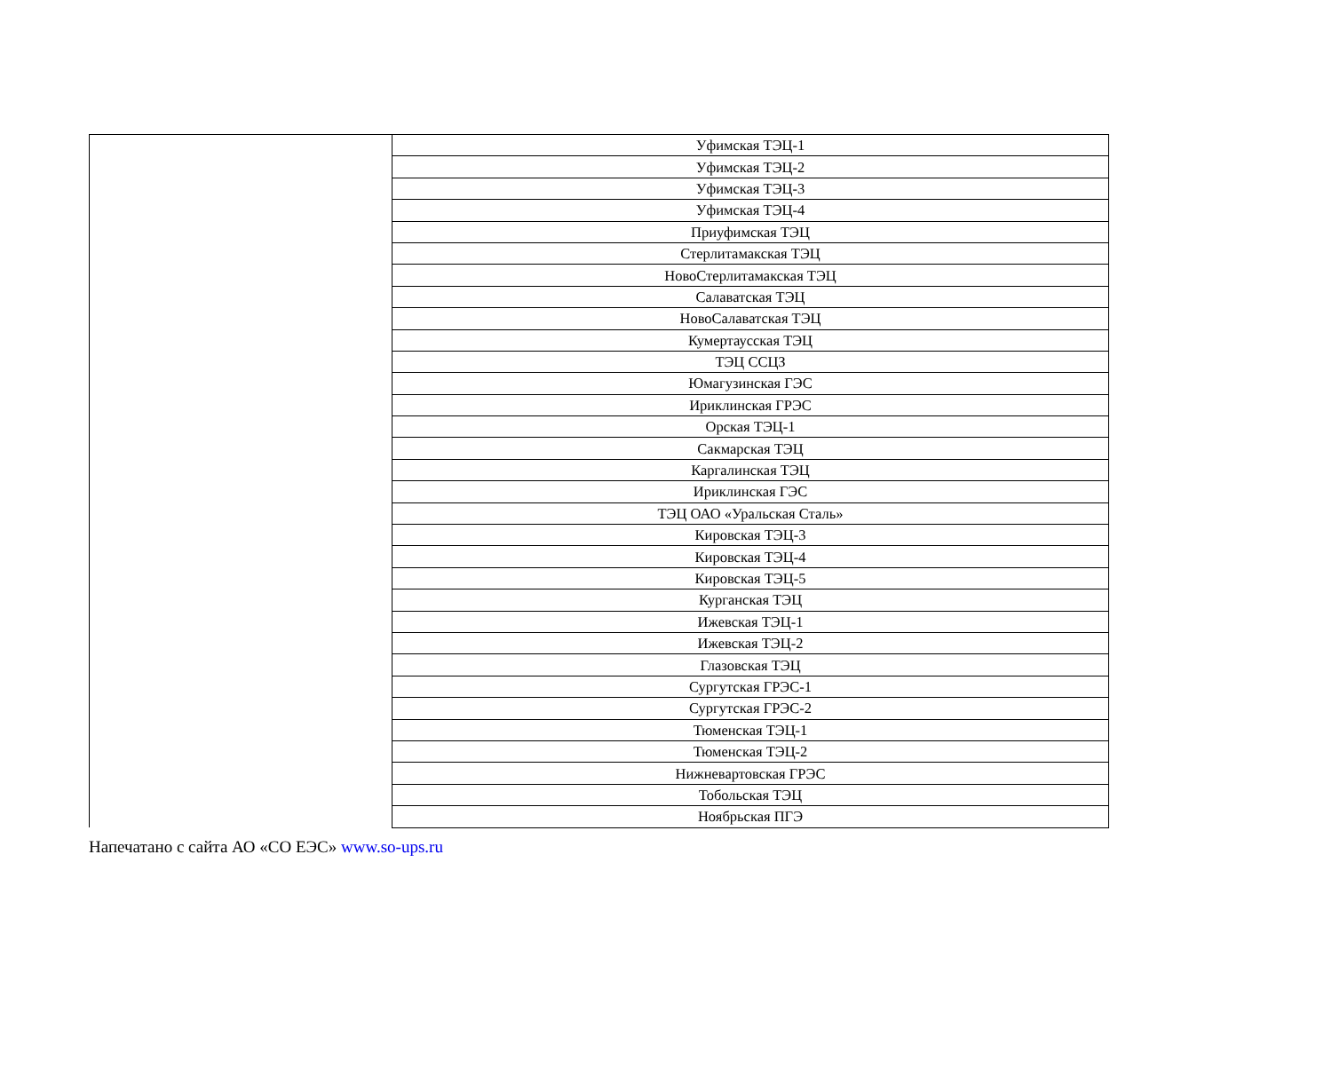| | Уфимская ТЭЦ-1 |
| | Уфимская ТЭЦ-2 |
| | Уфимская ТЭЦ-3 |
| | Уфимская ТЭЦ-4 |
| | Приуфимская ТЭЦ |
| | Стерлитамакская ТЭЦ |
| | НовоСтерлитамакская ТЭЦ |
| | Салаватская ТЭЦ |
| | НовоСалаватская ТЭЦ |
| | Кумертаусская ТЭЦ |
| | ТЭЦ ССЦЗ |
| | Юмагузинская ГЭС |
| | Ириклинская ГРЭС |
| | Орская ТЭЦ-1 |
| | Сакмарская ТЭЦ |
| | Каргалинская ТЭЦ |
| | Ириклинская ГЭС |
| | ТЭЦ ОАО «Уральская Сталь» |
| | Кировская ТЭЦ-3 |
| | Кировская ТЭЦ-4 |
| | Кировская ТЭЦ-5 |
| | Курганская ТЭЦ |
| | Ижевская ТЭЦ-1 |
| | Ижевская ТЭЦ-2 |
| | Глазовская ТЭЦ |
| | Сургутская ГРЭС-1 |
| | Сургутская ГРЭС-2 |
| | Тюменская ТЭЦ-1 |
| | Тюменская ТЭЦ-2 |
| | Нижневартовская ГРЭС |
| | Тобольская ТЭЦ |
| | Ноябрьская ПГЭ |
Напечатано с сайта АО «СО ЕЭС» www.so-ups.ru